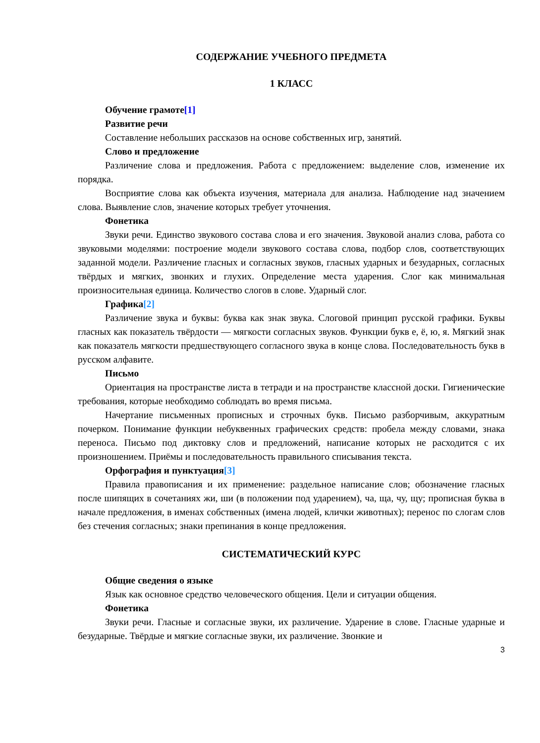СОДЕРЖАНИЕ УЧЕБНОГО ПРЕДМЕТА
1 КЛАСС
Обучение грамоте[1]
Развитие речи
Составление небольших рассказов на основе собственных игр, занятий.
Слово и предложение
Различение слова и предложения. Работа с предложением: выделение слов, изменение их порядка.
Восприятие слова как объекта изучения, материала для анализа. Наблюдение над значением слова. Выявление слов, значение которых требует уточнения.
Фонетика
Звуки речи. Единство звукового состава слова и его значения. Звуковой анализ слова, работа со звуковыми моделями: построение модели звукового состава слова, подбор слов, соответствующих заданной модели. Различение гласных и согласных звуков, гласных ударных и безударных, согласных твёрдых и мягких, звонких и глухих. Определение места ударения. Слог как минимальная произносительная единица. Количество слогов в слове. Ударный слог.
Графика[2]
Различение звука и буквы: буква как знак звука. Слоговой принцип русской графики. Буквы гласных как показатель твёрдости — мягкости согласных звуков. Функции букв е, ё, ю, я. Мягкий знак как показатель мягкости предшествующего согласного звука в конце слова. Последовательность букв в русском алфавите.
Письмо
Ориентация на пространстве листа в тетради и на пространстве классной доски. Гигиенические требования, которые необходимо соблюдать во время письма.
Начертание письменных прописных и строчных букв. Письмо разборчивым, аккуратным почерком. Понимание функции небуквенных графических средств: пробела между словами, знака переноса. Письмо под диктовку слов и предложений, написание которых не расходится с их произношением. Приёмы и последовательность правильного списывания текста.
Орфография и пунктуация[3]
Правила правописания и их применение: раздельное написание слов; обозначение гласных после шипящих в сочетаниях жи, ши (в положении под ударением), ча, ща, чу, щу; прописная буква в начале предложения, в именах собственных (имена людей, клички животных); перенос по слогам слов без стечения согласных; знаки препинания в конце предложения.
СИСТЕМАТИЧЕСКИЙ КУРС
Общие сведения о языке
Язык как основное средство человеческого общения. Цели и ситуации общения.
Фонетика
Звуки речи. Гласные и согласные звуки, их различение. Ударение в слове. Гласные ударные и безударные. Твёрдые и мягкие согласные звуки, их различение. Звонкие и
3